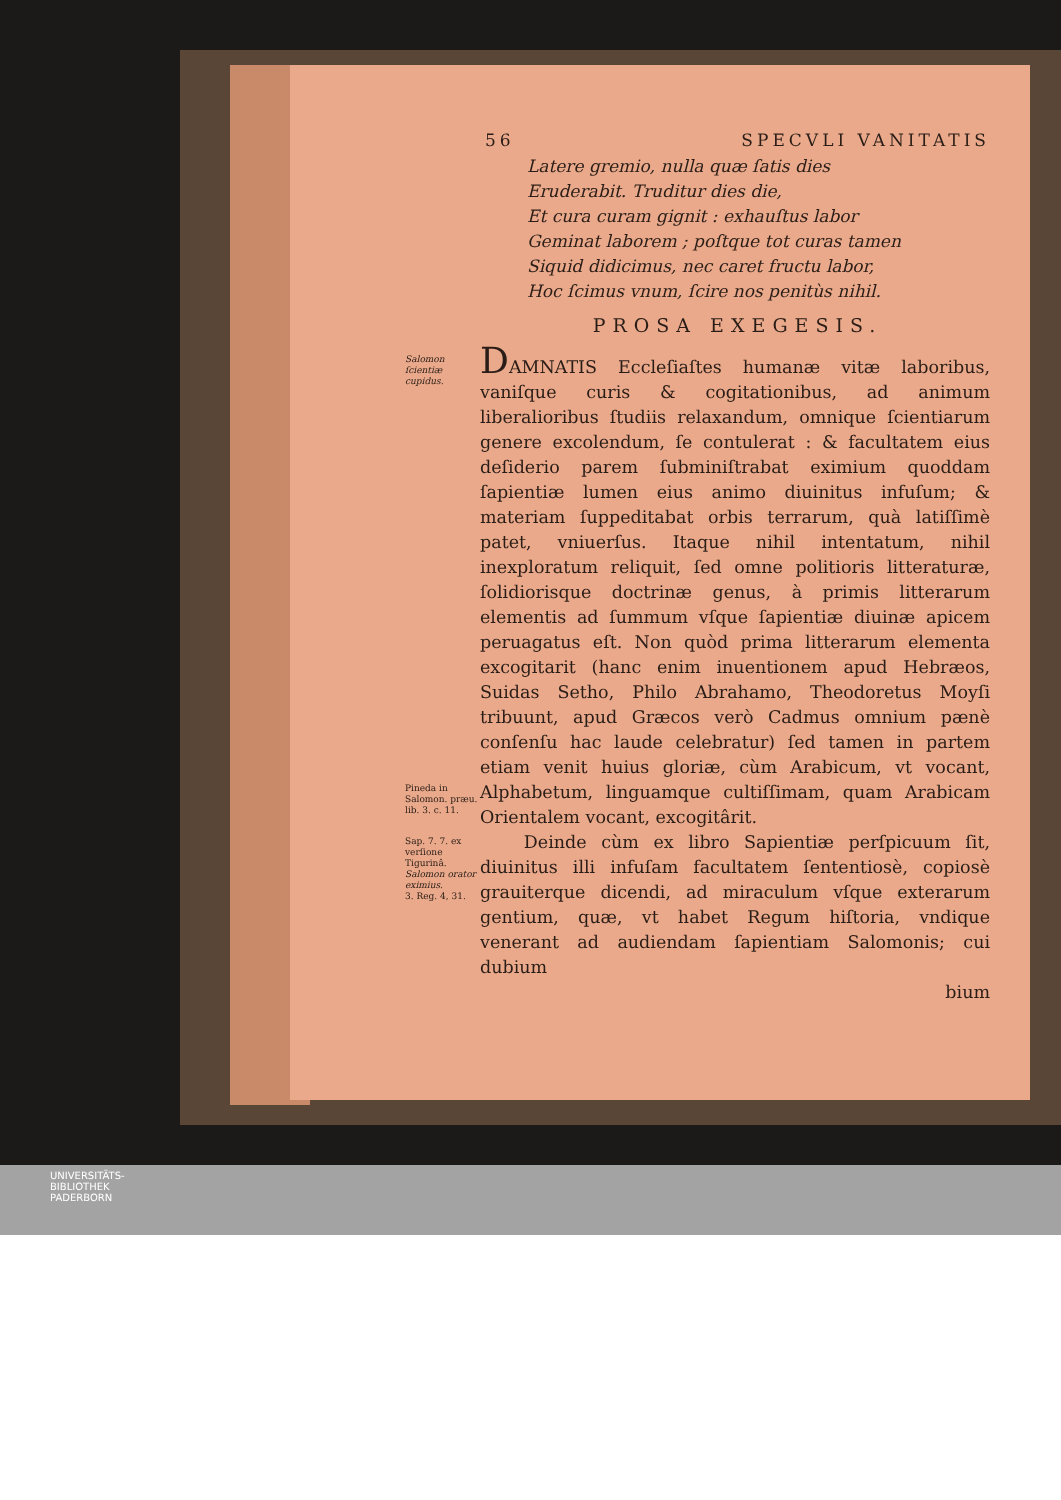56 SPECVLI VANITATIS
Latere gremio, nulla quæ ſatis dies
Eruderabit. Truditur dies die,
Et cura curam gignit : exhauſtus labor
Geminat laborem ; poſtque tot curas tamen
Siquid didicimus, nec caret fructu labor,
Hoc ſcimus vnum, ſcire nos penitùs nihil.
PROSA EXEGESIS.
Salomon ſcientiæ cupidus.
Pineda in Salomon. præu. lib. 3. c. 11.
DAMNATIS Eccleſiaſtes humanæ vitæ laboribus, vaniſque curis & cogitationibus, ad animum liberalioribus ſtudiis relaxandum, omnique ſcientiarum genere excolendum, ſe contulerat : & facultatem eius deſiderio parem ſubminiſtrabat eximium quoddam ſapientiæ lumen eius animo diuinitus infuſum; & materiam ſuppeditabat orbis terrarum, quà latiſſimè patet, vniuerſus. Itaque nihil intentatum, nihil inexploratum reliquit, ſed omne politioris litteraturæ, ſolidiorisque doctrinæ genus, à primis litterarum elementis ad ſummum vſque ſapientiæ diuinæ apicem peruagatus eſt. Non quòd prima litterarum elementa excogitarit (hanc enim inuentionem apud Hebræos, Suidas Setho, Philo Abrahamo, Theodoretus Moyſi tribuunt, apud Græcos verò Cadmus omnium pænè conſenſu hac laude celebratur) ſed tamen in partem etiam venit huius gloriæ, cùm Arabicum, vt vocant, Alphabetum, linguamque cultiſſimam, quam Arabicam Orientalem vocant, excogitârit.
Sap. 7. 7. ex verſione Tigurinâ.
Salomon orator eximius.
3. Reg. 4, 31.
Deinde cùm ex libro Sapientiæ perſpicuum ſit, diuinitus illi infuſam facultatem ſententiosè, copiosè grauiterque dicendi, ad miraculum vſque exterarum gentium, quæ, vt habet Regum hiſtoria, vndique venerant ad audiendam ſapientiam Salomonis; cui dubium
bium
UNIVERSITÄTS-
BIBLIOTHEK
PADERBORN